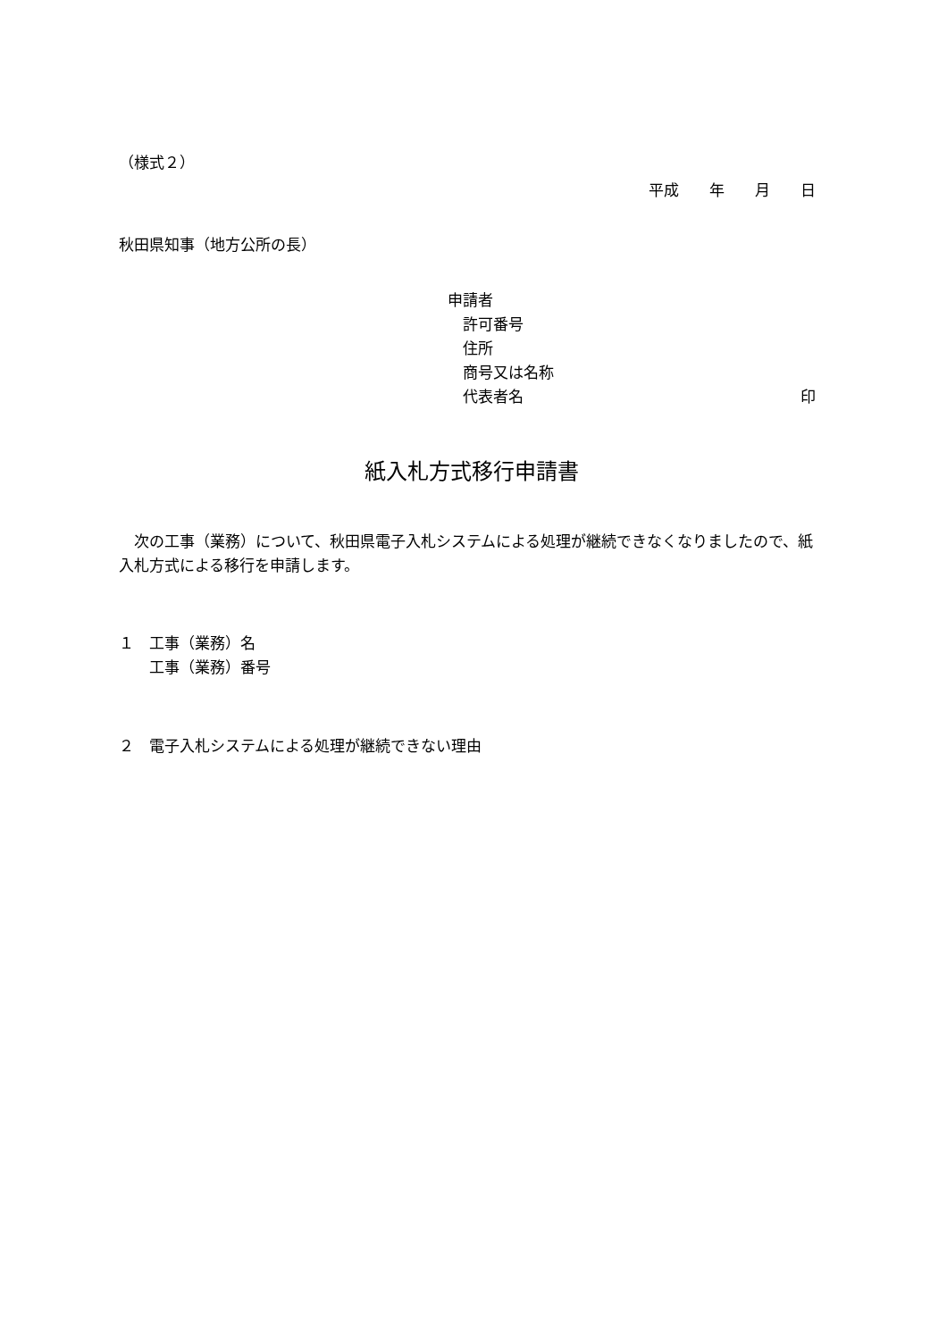（様式２）
平成　　年　　月　　日
秋田県知事（地方公所の長）
申請者
　許可番号
　住所
　商号又は名称
　代表者名 印
紙入札方式移行申請書
　次の工事（業務）について、秋田県電子入札システムによる処理が継続できなくなりましたので、紙入札方式による移行を申請します。
１　工事（業務）名
　　工事（業務）番号
２　電子入札システムによる処理が継続できない理由